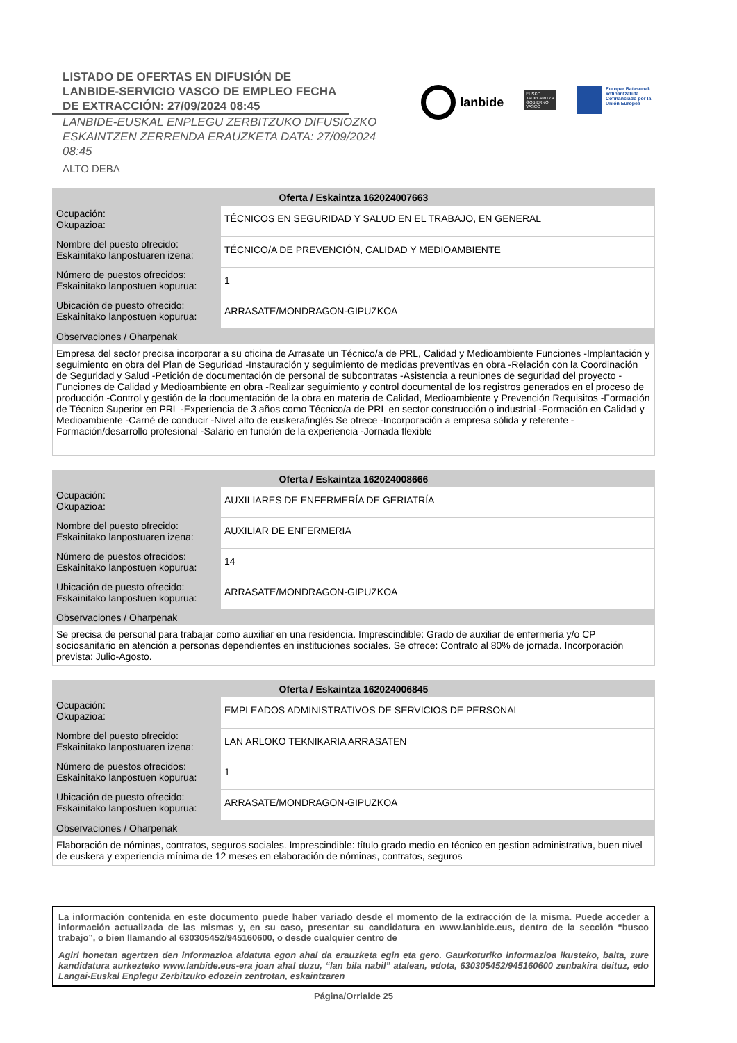LISTADO DE OFERTAS EN DIFUSIÓN DE LANBIDE-SERVICIO VASCO DE EMPLEO FECHA DE EXTRACCIÓN: 27/09/2024 08:45
LANBIDE-EUSKAL ENPLEGU ZERBITZUKO DIFUSIOZKO ESKAINTZEN ZERRENDA ERAUZKETA DATA: 27/09/2024 08:45
ALTO DEBA
lanbide
EUSKO JAURLARITZA
GOBIERNO VASCO
Europar Batasunak kofinantzatuta
Cofinanciado por la Unión Europea
| Oferta / Eskaintza 162024007663 | |
| --- | --- |
| Ocupación: Okupazioa: | TÉCNICOS EN SEGURIDAD Y SALUD EN EL TRABAJO, EN GENERAL |
| Nombre del puesto ofrecido: Eskainitako lanpostuaren izena: | TÉCNICO/A DE PREVENCIÓN, CALIDAD Y MEDIOAMBIENTE |
| Número de puestos ofrecidos: Eskainitako lanpostuen kopurua: | 1 |
| Ubicación de puesto ofrecido: Eskainitako lanpostuen kopurua: | ARRASATE/MONDRAGON-GIPUZKOA |
| Observaciones / Oharpenak | |
| Empresa del sector precisa incorporar a su oficina de Arrasate un Técnico/a de PRL, Calidad y Medioambiente Funciones -Implantación y seguimiento en obra del Plan de Seguridad -Instauración y seguimiento de medidas preventivas en obra -Relación con la Coordinación de Seguridad y Salud -Petición de documentación de personal de subcontratas -Asistencia a reuniones de seguridad del proyecto -Funciones de Calidad y Medioambiente en obra -Realizar seguimiento y control documental de los registros generados en el proceso de producción -Control y gestión de la documentación de la obra en materia de Calidad, Medioambiente y Prevención Requisitos -Formación de Técnico Superior en PRL -Experiencia de 3 años como Técnico/a de PRL en sector construcción o industrial -Formación en Calidad y Medioambiente -Carné de conducir -Nivel alto de euskera/inglés Se ofrece -Incorporación a empresa sólida y referente -Formación/desarrollo profesional -Salario en función de la experiencia -Jornada flexible | |
| Oferta / Eskaintza 162024008666 | |
| --- | --- |
| Ocupación: Okupazioa: | AUXILIARES DE ENFERMERÍA DE GERIATRÍA |
| Nombre del puesto ofrecido: Eskainitako lanpostuaren izena: | AUXILIAR DE ENFERMERIA |
| Número de puestos ofrecidos: Eskainitako lanpostuen kopurua: | 14 |
| Ubicación de puesto ofrecido: Eskainitako lanpostuen kopurua: | ARRASATE/MONDRAGON-GIPUZKOA |
| Observaciones / Oharpenak | |
| Se precisa de personal para trabajar como auxiliar en una residencia. Imprescindible: Grado de auxiliar de enfermería y/o CP sociosanitario en atención a personas dependientes en instituciones sociales. Se ofrece: Contrato al 80% de jornada. Incorporación prevista: Julio-Agosto. | |
| Oferta / Eskaintza 162024006845 | |
| --- | --- |
| Ocupación: Okupazioa: | EMPLEADOS ADMINISTRATIVOS DE SERVICIOS DE PERSONAL |
| Nombre del puesto ofrecido: Eskainitako lanpostuaren izena: | LAN ARLOKO TEKNIKARIA ARRASATEN |
| Número de puestos ofrecidos: Eskainitako lanpostuen kopurua: | 1 |
| Ubicación de puesto ofrecido: Eskainitako lanpostuen kopurua: | ARRASATE/MONDRAGON-GIPUZKOA |
| Observaciones / Oharpenak | |
| Elaboración de nóminas, contratos, seguros sociales. Imprescindible: título grado medio en técnico en gestion administrativa, buen nivel de euskera y experiencia mínima de 12 meses en elaboración de nóminas, contratos, seguros | |
La información contenida en este documento puede haber variado desde el momento de la extracción de la misma. Puede acceder a información actualizada de las mismas y, en su caso, presentar su candidatura en www.lanbide.eus, dentro de la sección “busco trabajo”, o bien llamando al 630305452/945160600, o desde cualquier centro de
Agiri honetan agertzen den informazioa aldatuta egon ahal da erauzketa egin eta gero. Gaurkoturiko informazioa ikusteko, baita, zure kandidatura aurkezteko www.lanbide.eus-era joan ahal duzu, “lan bila nabil” atalean, edota, 630305452/945160600 zenbakira deituz, edo Langai-Euskal Enplegu Zerbitzuko edozein zentrotan, eskaintzaren
Página/Orrialde 25